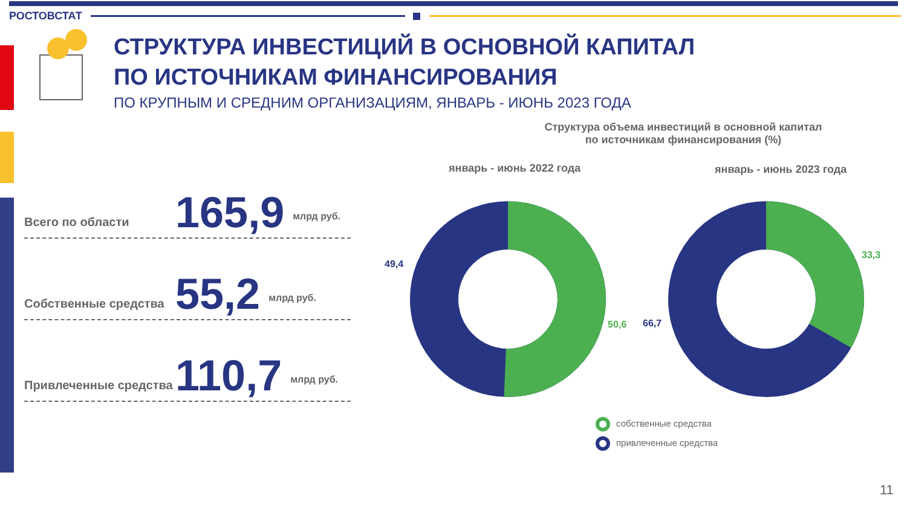РОСТОВСТАТ
СТРУКТУРА ИНВЕСТИЦИЙ В ОСНОВНОЙ КАПИТАЛ
ПО ИСТОЧНИКАМ ФИНАНСИРОВАНИЯ
ПО КРУПНЫМ И СРЕДНИМ ОРГАНИЗАЦИЯМ, ЯНВАРЬ - ИЮНЬ 2023 ГОДА
Всего по области 165,9 млрд руб.
Собственные средства 55,2 млрд руб.
Привлеченные средства 110,7 млрд руб.
Структура объема инвестиций в основной капитал
по источникам финансирования (%)
январь - июнь 2022 года январь - июнь 2023 года
49,4
50,6 66,7
33,3
собственные средства
привлеченные средства
11